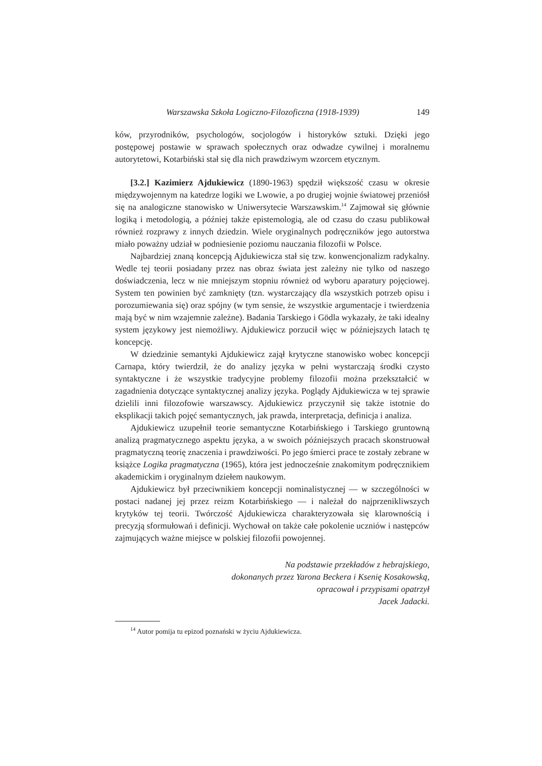Warszawska Szkoła Logiczno-Filozoficzna (1918-1939) 149
ków, przyrodników, psychologów, socjologów i historyków sztuki. Dzięki jego postępowej postawie w sprawach społecznych oraz odwadze cywilnej i moralnemu autorytetowi, Kotarbiński stał się dla nich prawdziwym wzorcem etycznym.
[3.2.] Kazimierz Ajdukiewicz (1890-1963) spędził większość czasu w okresie międzywojennym na katedrze logiki we Lwowie, a po drugiej wojnie światowej przeniósł się na analogiczne stanowisko w Uniwersytecie Warszawskim.<sup>14</sup> Zajmował się głównie logiką i metodologią, a później także epistemologią, ale od czasu do czasu publikował również rozprawy z innych dziedzin. Wiele oryginalnych podręczników jego autorstwa miało poważny udział w podniesienie poziomu nauczania filozofii w Polsce.
Najbardziej znaną koncepcją Ajdukiewicza stał się tzw. konwencjonalizm radykalny. Wedle tej teorii posiadany przez nas obraz świata jest zależny nie tylko od naszego doświadczenia, lecz w nie mniejszym stopniu również od wyboru aparatury pojęciowej. System ten powinien być zamknięty (tzn. wystarczający dla wszystkich potrzeb opisu i porozumiewania się) oraz spójny (w tym sensie, że wszystkie argumentacje i twierdzenia mają być w nim wzajemnie zależne). Badania Tarskiego i Gödla wykazały, że taki idealny system językowy jest niemożliwy. Ajdukiewicz porzucił więc w późniejszych latach tę koncepcję.
W dziedzinie semantyki Ajdukiewicz zajął krytyczne stanowisko wobec koncepcji Carnapa, który twierdził, że do analizy języka w pełni wystarczają środki czysto syntaktyczne i że wszystkie tradycyjne problemy filozofii można przekształcić w zagadnienia dotyczące syntaktycznej analizy języka. Poglądy Ajdukiewicza w tej sprawie dzielili inni filozofowie warszawscy. Ajdukiewicz przyczynił się także istotnie do eksplikacji takich pojęć semantycznych, jak prawda, interpretacja, definicja i analiza.
Ajdukiewicz uzupełnił teorie semantyczne Kotarbińskiego i Tarskiego gruntowną analizą pragmatycznego aspektu języka, a w swoich późniejszych pracach skonstruował pragmatyczną teorię znaczenia i prawdziwości. Po jego śmierci prace te zostały zebrane w książce Logika pragmatyczna (1965), która jest jednocześnie znakomitym podręcznikiem akademickim i oryginalnym dziełem naukowym.
Ajdukiewicz był przeciwnikiem koncepcji nominalistycznej — w szczególności w postaci nadanej jej przez reizm Kotarbińskiego — i należał do najprzenikliwszych krytyków tej teorii. Twórczość Ajdukiewicza charakteryzowała się klarownością i precyzją sformułowań i definicji. Wychował on także całe pokolenie uczniów i następców zajmujących ważne miejsce w polskiej filozofii powojennej.
Na podstawie przekładów z hebrajskiego,
dokonanych przez Yarona Beckera i Ksenię Kosakowską,
opracował i przypisami opatrzył
Jacek Jadacki.
<sup>14</sup> Autor pomija tu epizod poznański w życiu Ajdukiewicza.